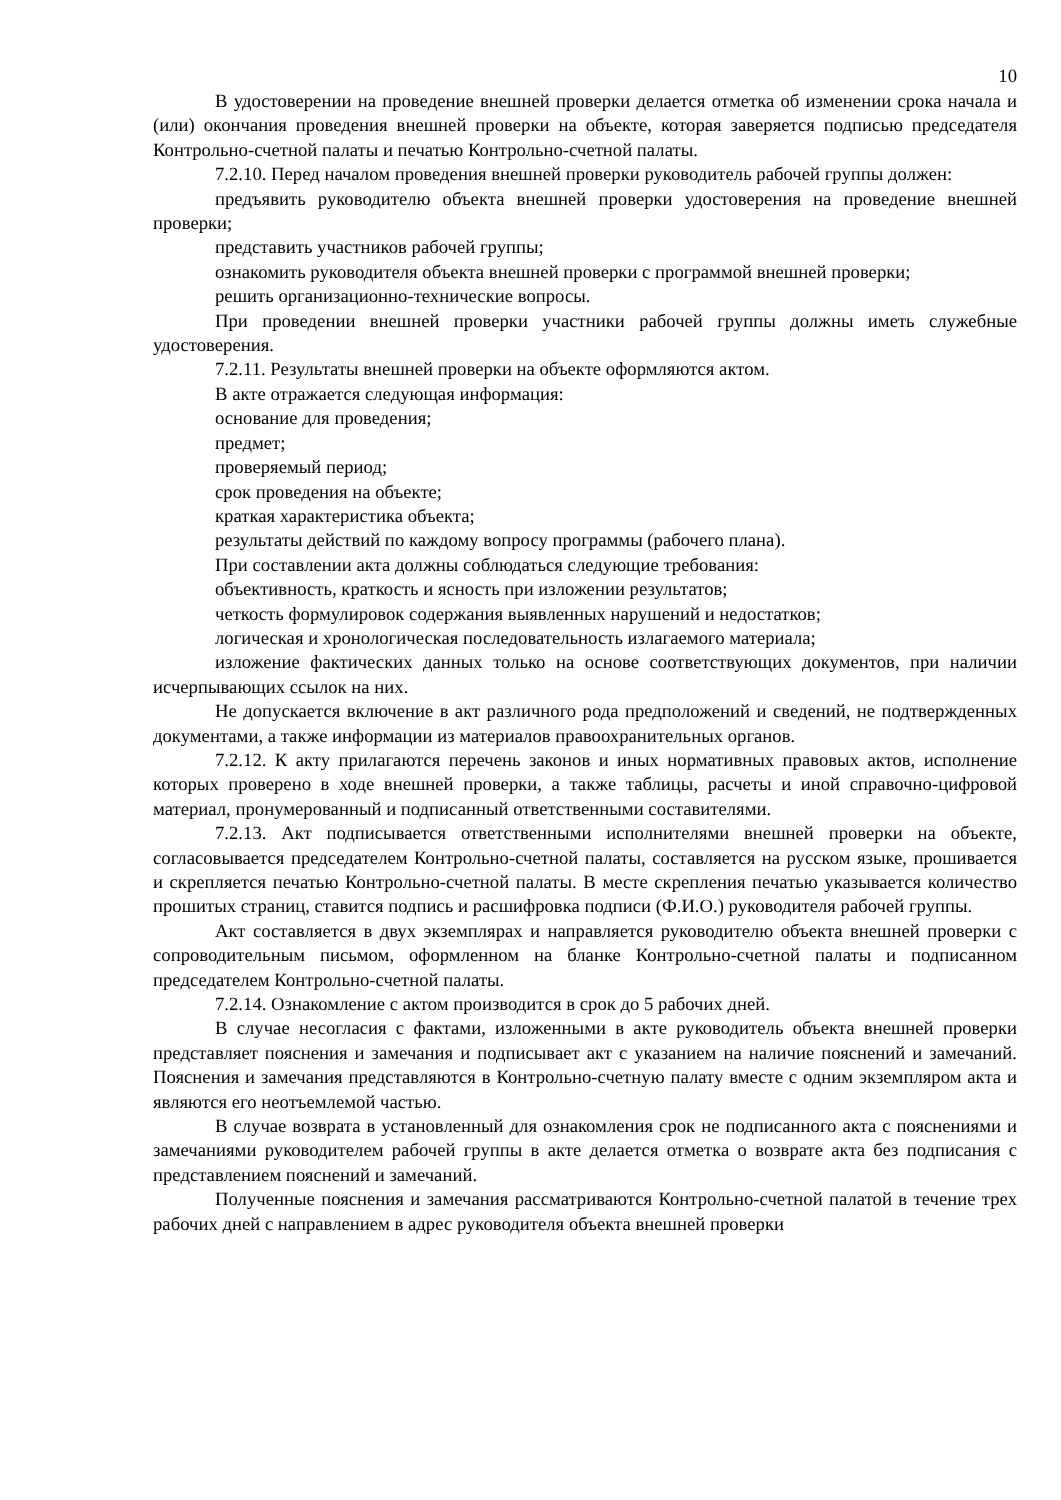10
В удостоверении на проведение внешней проверки делается отметка об изменении срока начала и (или) окончания проведения внешней проверки на объекте, которая заверяется подписью председателя Контрольно-счетной палаты и печатью Контрольно-счетной палаты.
7.2.10. Перед началом проведения внешней проверки руководитель рабочей группы должен:
предъявить руководителю объекта внешней проверки удостоверения на проведение внешней проверки;
представить участников рабочей группы;
ознакомить руководителя объекта внешней проверки с программой внешней проверки;
решить организационно-технические вопросы.
При проведении внешней проверки участники рабочей группы должны иметь служебные удостоверения.
7.2.11. Результаты внешней проверки на объекте оформляются актом.
В акте отражается следующая информация:
основание для проведения;
предмет;
проверяемый период;
срок проведения на объекте;
краткая характеристика объекта;
результаты действий по каждому вопросу программы (рабочего плана).
При составлении акта должны соблюдаться следующие требования:
объективность, краткость и ясность при изложении результатов;
четкость формулировок содержания выявленных нарушений и недостатков;
логическая и хронологическая последовательность излагаемого материала;
изложение фактических данных только на основе соответствующих документов, при наличии исчерпывающих ссылок на них.
Не допускается включение в акт различного рода предположений и сведений, не подтвержденных документами, а также информации из материалов правоохранительных органов.
7.2.12. К акту прилагаются перечень законов и иных нормативных правовых актов, исполнение которых проверено в ходе внешней проверки, а также таблицы, расчеты и иной справочно-цифровой материал, пронумерованный и подписанный ответственными составителями.
7.2.13. Акт подписывается ответственными исполнителями внешней проверки на объекте, согласовывается председателем Контрольно-счетной палаты, составляется на русском языке, прошивается и скрепляется печатью Контрольно-счетной палаты. В месте скрепления печатью указывается количество прошитых страниц, ставится подпись и расшифровка подписи (Ф.И.О.) руководителя рабочей группы.
Акт составляется в двух экземплярах и направляется руководителю объекта внешней проверки с сопроводительным письмом, оформленном на бланке Контрольно-счетной палаты и подписанном председателем Контрольно-счетной палаты.
7.2.14. Ознакомление с актом производится в срок до 5 рабочих дней.
В случае несогласия с фактами, изложенными в акте руководитель объекта внешней проверки представляет пояснения и замечания и подписывает акт с указанием на наличие пояснений и замечаний. Пояснения и замечания представляются в Контрольно-счетную палату вместе с одним экземпляром акта и являются его неотъемлемой частью.
В случае возврата в установленный для ознакомления срок не подписанного акта с пояснениями и замечаниями руководителем рабочей группы в акте делается отметка о возврате акта без подписания с представлением пояснений и замечаний.
Полученные пояснения и замечания рассматриваются Контрольно-счетной палатой в течение трех рабочих дней с направлением в адрес руководителя объекта внешней проверки